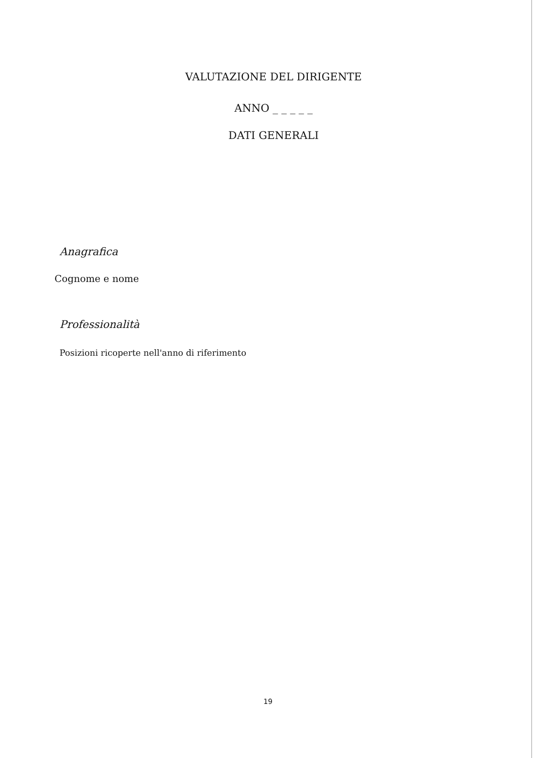VALUTAZIONE DEL DIRIGENTE
ANNO _ _ _ _ _
DATI GENERALI
Anagrafica
Cognome e nome
Professionalità
Posizioni ricoperte nell'anno di riferimento
19